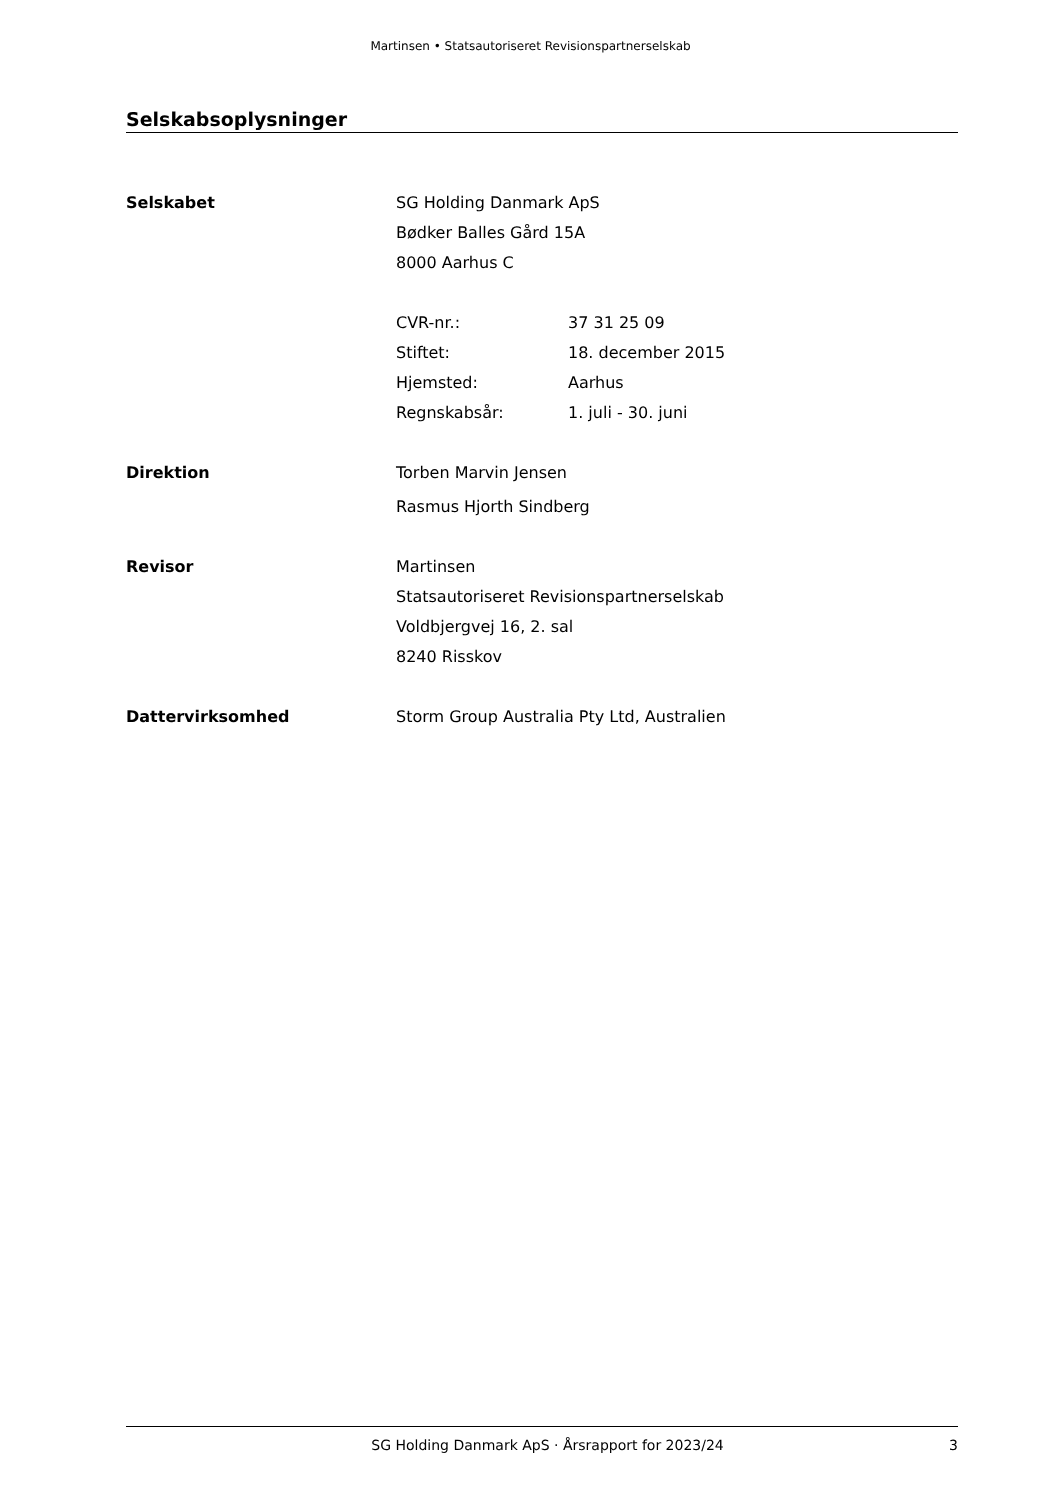Martinsen • Statsautoriseret Revisionspartnerselskab
Selskabsoplysninger
| Selskabet | SG Holding Danmark ApS | |
| | Bødker Balles Gård 15A | |
| | 8000 Aarhus C | |
| | CVR-nr.: | 37 31 25 09 |
| | Stiftet: | 18. december 2015 |
| | Hjemsted: | Aarhus |
| | Regnskabsår: | 1. juli - 30. juni |
| Direktion | Torben Marvin Jensen | |
| | Rasmus Hjorth Sindberg | |
| Revisor | Martinsen | |
| | Statsautoriseret Revisionspartnerselskab | |
| | Voldbjergvej 16, 2. sal | |
| | 8240 Risskov | |
| Dattervirksomhed | Storm Group Australia Pty Ltd, Australien | |
SG Holding Danmark ApS · Årsrapport for 2023/24 3